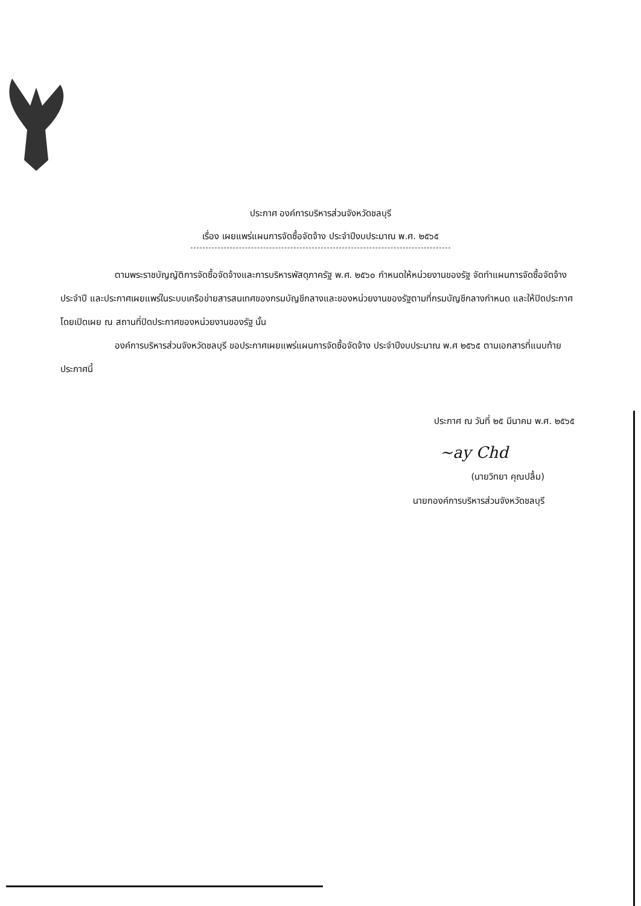ประกาศ องค์การบริหารส่วนจังหวัดชลบุรี
เรื่อง เผยแพร่แผนการจัดซื้อจัดจ้าง ประจำปีงบประมาณ พ.ศ. ๒๕๖๕
ตามพระราชบัญญัติการจัดซื้อจัดจ้างและการบริหารพัสดุภาครัฐ พ.ศ. ๒๕๖๐ กำหนดให้หน่วยงานของรัฐ จัดทำแผนการจัดซื้อจัดจ้างประจำปี และประกาศเผยแพร่ในระบบเครือข่ายสารสนเทศของกรมบัญชีกลางและของหน่วยงานของรัฐตามที่กรมบัญชีกลางกำหนด และให้ปิดประกาศโดยเปิดเผย ณ สถานที่ปิดประกาศของหน่วยงานของรัฐ นั้น
องค์การบริหารส่วนจังหวัดชลบุรี ขอประกาศเผยแพร่แผนการจัดซื้อจัดจ้าง ประจำปีงบประมาณ พ.ศ ๒๕๖๕ ตามเอกสารที่แนบท้ายประกาศนี้
ประกาศ ณ วันที่ ๒๕ มีนาคม พ.ศ. ๒๕๖๕
~ay Chd
(นายวิทยา คุณปลื้ม)
นายกองค์การบริหารส่วนจังหวัดชลบุรี